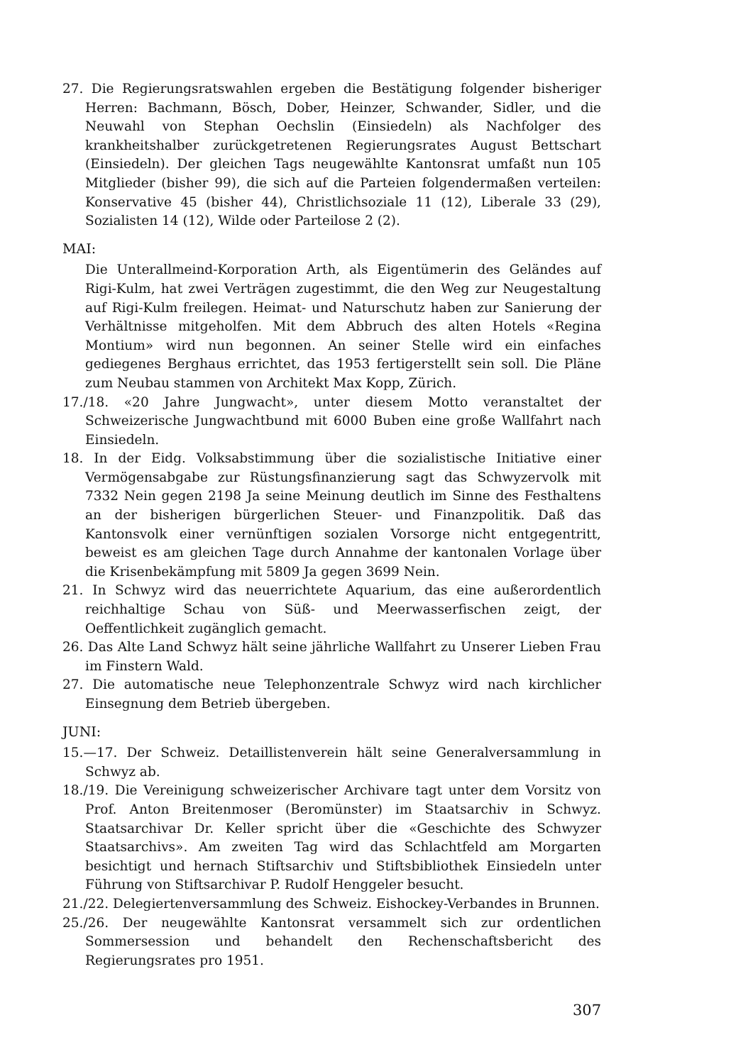27. Die Regierungsratswahlen ergeben die Bestätigung folgender bisheriger Herren: Bachmann, Bösch, Dober, Heinzer, Schwander, Sidler, und die Neuwahl von Stephan Oechslin (Einsiedeln) als Nachfolger des krankheitshalber zurückgetretenen Regierungsrates August Bettschart (Einsiedeln). Der gleichen Tags neugewählte Kantonsrat umfaßt nun 105 Mitglieder (bisher 99), die sich auf die Parteien folgendermaßen verteilen: Konservative 45 (bisher 44), Christlichsoziale 11 (12), Liberale 33 (29), Sozialisten 14 (12), Wilde oder Parteilose 2 (2).
MAI:
Die Unterallmeind-Korporation Arth, als Eigentümerin des Geländes auf Rigi-Kulm, hat zwei Verträgen zugestimmt, die den Weg zur Neugestaltung auf Rigi-Kulm freilegen. Heimat- und Naturschutz haben zur Sanierung der Verhältnisse mitgeholfen. Mit dem Abbruch des alten Hotels «Regina Montium» wird nun begonnen. An seiner Stelle wird ein einfaches gediegenes Berghaus errichtet, das 1953 fertigerstellt sein soll. Die Pläne zum Neubau stammen von Architekt Max Kopp, Zürich.
17./18. «20 Jahre Jungwacht», unter diesem Motto veranstaltet der Schweizerische Jungwachtbund mit 6000 Buben eine große Wallfahrt nach Einsiedeln.
18. In der Eidg. Volksabstimmung über die sozialistische Initiative einer Vermögensabgabe zur Rüstungsfinanzierung sagt das Schwyzervolk mit 7332 Nein gegen 2198 Ja seine Meinung deutlich im Sinne des Festhaltens an der bisherigen bürgerlichen Steuer- und Finanzpolitik. Daß das Kantonsvolk einer vernünftigen sozialen Vorsorge nicht entgegentritt, beweist es am gleichen Tage durch Annahme der kantonalen Vorlage über die Krisenbekämpfung mit 5809 Ja gegen 3699 Nein.
21. In Schwyz wird das neuerrichtete Aquarium, das eine außerordentlich reichhaltige Schau von Süß- und Meerwasserfischen zeigt, der Oeffentlichkeit zugänglich gemacht.
26. Das Alte Land Schwyz hält seine jährliche Wallfahrt zu Unserer Lieben Frau im Finstern Wald.
27. Die automatische neue Telephonzentrale Schwyz wird nach kirchlicher Einsegnung dem Betrieb übergeben.
JUNI:
15.—17. Der Schweiz. Detaillistenverein hält seine Generalversammlung in Schwyz ab.
18./19. Die Vereinigung schweizerischer Archivare tagt unter dem Vorsitz von Prof. Anton Breitenmoser (Beromünster) im Staatsarchiv in Schwyz. Staatsarchivar Dr. Keller spricht über die «Geschichte des Schwyzer Staatsarchivs». Am zweiten Tag wird das Schlachtfeld am Morgarten besichtigt und hernach Stiftsarchiv und Stiftsbibliothek Einsiedeln unter Führung von Stiftsarchivar P. Rudolf Henggeler besucht.
21./22. Delegiertenversammlung des Schweiz. Eishockey-Verbandes in Brunnen.
25./26. Der neugewählte Kantonsrat versammelt sich zur ordentlichen Sommersession und behandelt den Rechenschaftsbericht des Regierungsrates pro 1951.
307